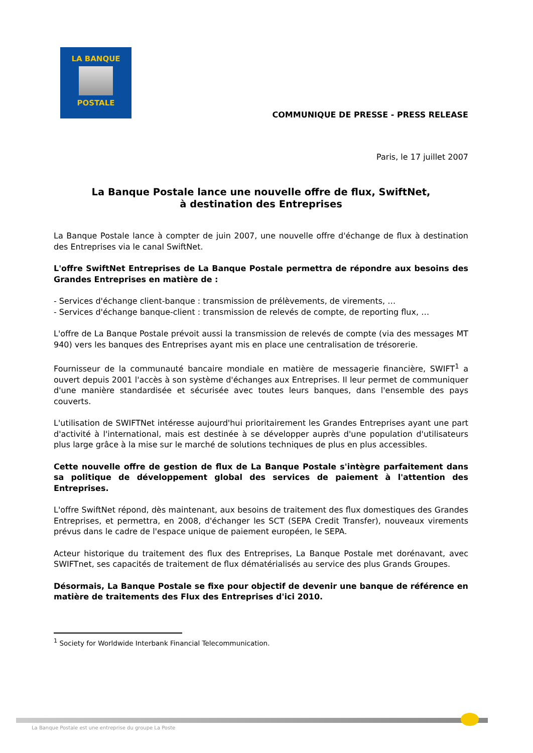LA BANQUE
POSTALE
COMMUNIQUE DE PRESSE - PRESS RELEASE
Paris, le 17 juillet 2007
La Banque Postale lance une nouvelle offre de flux, SwiftNet,
à destination des Entreprises
La Banque Postale lance à compter de juin 2007, une nouvelle offre d'échange de flux à destination des Entreprises via le canal SwiftNet.
L'offre SwiftNet Entreprises de La Banque Postale permettra de répondre aux besoins des Grandes Entreprises en matière de :
- Services d'échange client-banque : transmission de prélèvements, de virements, …
- Services d'échange banque-client : transmission de relevés de compte, de reporting flux, …
L'offre de La Banque Postale prévoit aussi la transmission de relevés de compte (via des messages MT 940) vers les banques des Entreprises ayant mis en place une centralisation de trésorerie.
Fournisseur de la communauté bancaire mondiale en matière de messagerie financière, SWIFT<sup>1</sup> a ouvert depuis 2001 l'accès à son système d'échanges aux Entreprises. Il leur permet de communiquer d'une manière standardisée et sécurisée avec toutes leurs banques, dans l'ensemble des pays couverts.
L'utilisation de SWIFTNet intéresse aujourd'hui prioritairement les Grandes Entreprises ayant une part d'activité à l'international, mais est destinée à se développer auprès d'une population d'utilisateurs plus large grâce à la mise sur le marché de solutions techniques de plus en plus accessibles.
Cette nouvelle offre de gestion de flux de La Banque Postale s'intègre parfaitement dans sa politique de développement global des services de paiement à l'attention des Entreprises.
L'offre SwiftNet répond, dès maintenant, aux besoins de traitement des flux domestiques des Grandes Entreprises, et permettra, en 2008, d'échanger les SCT (SEPA Credit Transfer), nouveaux virements prévus dans le cadre de l'espace unique de paiement européen, le SEPA.
Acteur historique du traitement des flux des Entreprises, La Banque Postale met dorénavant, avec SWIFTnet, ses capacités de traitement de flux dématérialisés au service des plus Grands Groupes.
Désormais, La Banque Postale se fixe pour objectif de devenir une banque de référence en matière de traitements des Flux des Entreprises d'ici 2010.
<sup>1</sup> Society for Worldwide Interbank Financial Telecommunication.
La Banque Postale est une entreprise du groupe La Poste